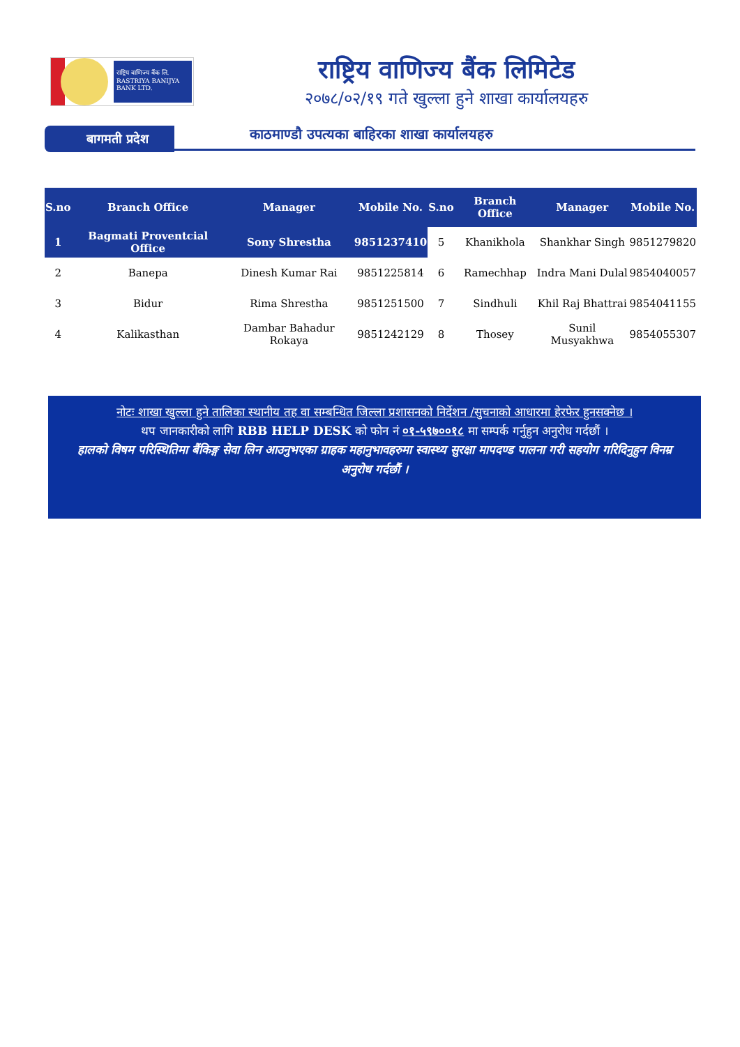राष्ट्रिय वाणिज्य बैंक लि.
RASTRIYA BANIJYA BANK LTD.
राष्ट्रिय वाणिज्य बैंक लिमिटेड
२०७८/०२/१९ गते खुल्ला हुने शाखा कार्यालयहरु
बागमती प्रदेश काठमाण्डौ उपत्यका बाहिरका शाखा कार्यालयहरु
| S.no | Branch Office | Manager | Mobile No. | S.no | Branch Office | Manager | Mobile No. |
| --- | --- | --- | --- | --- | --- | --- | --- |
| 1 | Bagmati Proventcial Office | Sony Shrestha | 9851237410 | 5 | Khanikhola | Shankhar Singh | 9851279820 |
| 2 | Banepa | Dinesh Kumar Rai | 9851225814 | 6 | Ramechhap | Indra Mani Dulal | 9854040057 |
| 3 | Bidur | Rima Shrestha | 9851251500 | 7 | Sindhuli | Khil Raj Bhattrai | 9854041155 |
| 4 | Kalikasthan | Dambar Bahadur Rokaya | 9851242129 | 8 | Thosey | Sunil Musyakhwa | 9854055307 |
नोटः शाखा खुल्ला हुने तालिका स्थानीय तह वा सम्बन्धित जिल्ला प्रशासनको निर्देशन /सुचनाको आधारमा हेरफेर हुनसक्नेछ ।
थप जानकारीको लागि RBB HELP DESK को फोन नं ०१-५९७००१८ मा सम्पर्क गर्नुहुन अनुरोध गर्दछौं ।
हालको विषम परिस्थितिमा बैंकिङ्ग सेवा लिन आउनुभएका ग्राहक महानुभावहरुमा स्वास्थ्य सुरक्षा मापदण्ड पालना गरी सहयोग गरिदिनुहुन विनम्र अनुरोध गर्दछौं ।